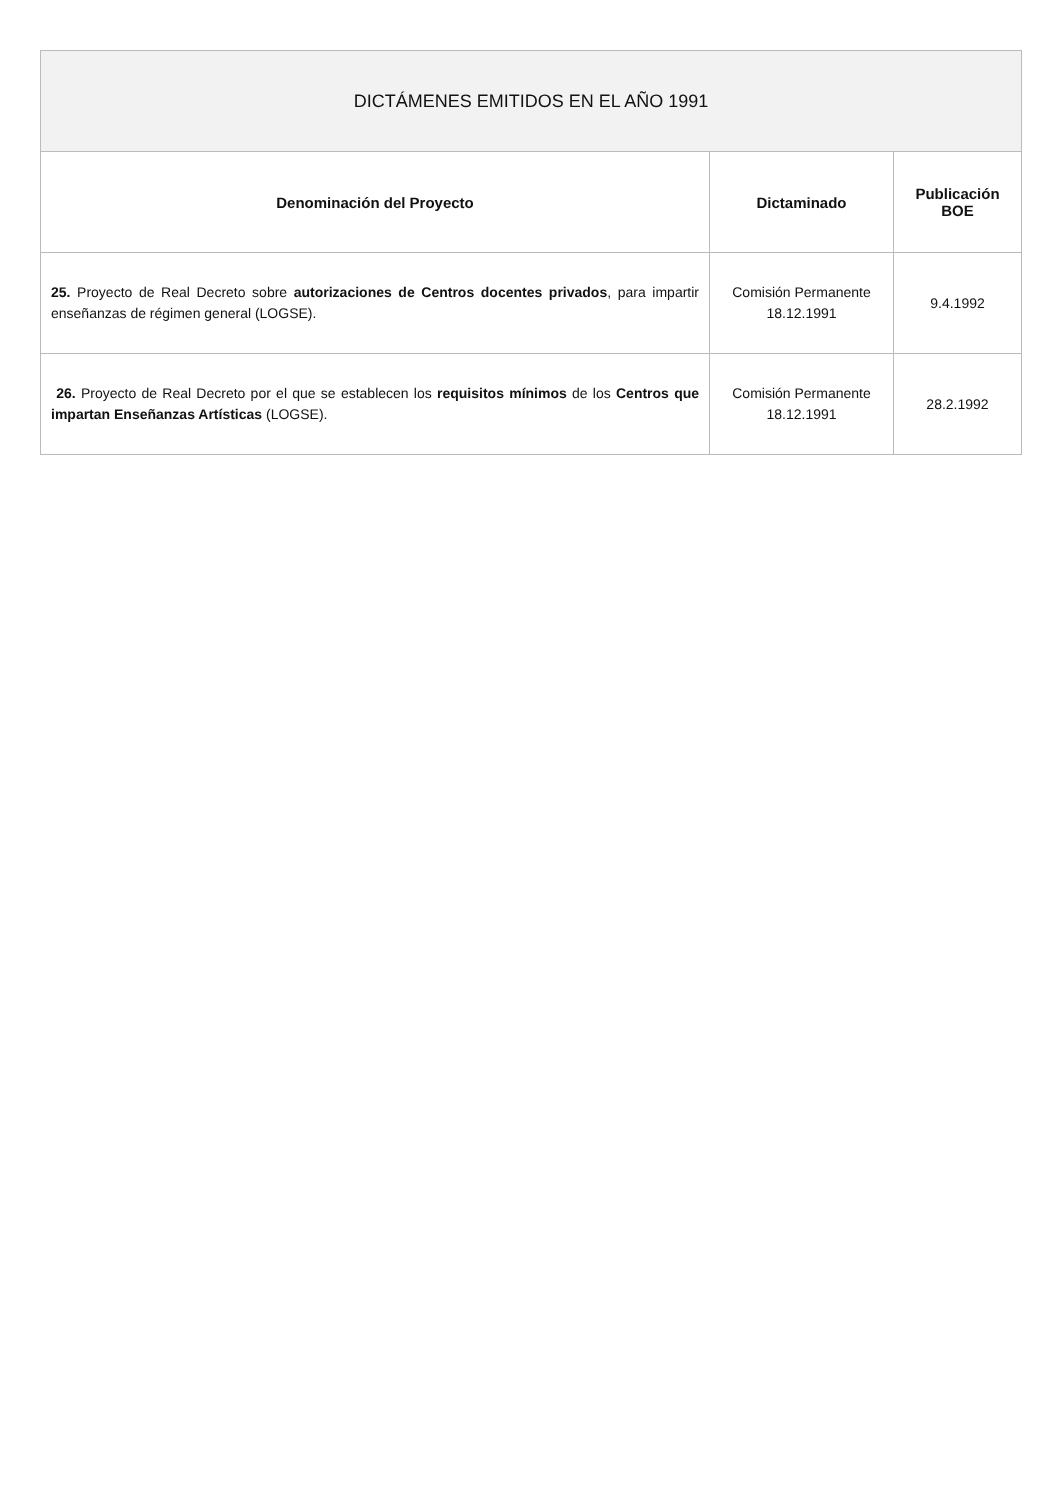| DICTÁMENES EMITIDOS EN EL AÑO 1991 | | |
| --- | --- | --- |
| Denominación del Proyecto | Dictaminado | Publicación BOE |
| 25. Proyecto de Real Decreto sobre autorizaciones de Centros docentes privados , para impartir enseñanzas de régimen general (LOGSE). | Comisión Permanente 18.12.1991 | 9.4.1992 |
| 26. Proyecto de Real Decreto por el que se establecen los requisitos mínimos de los Centros que impartan Enseñanzas Artísticas (LOGSE). | Comisión Permanente 18.12.1991 | 28.2.1992 |